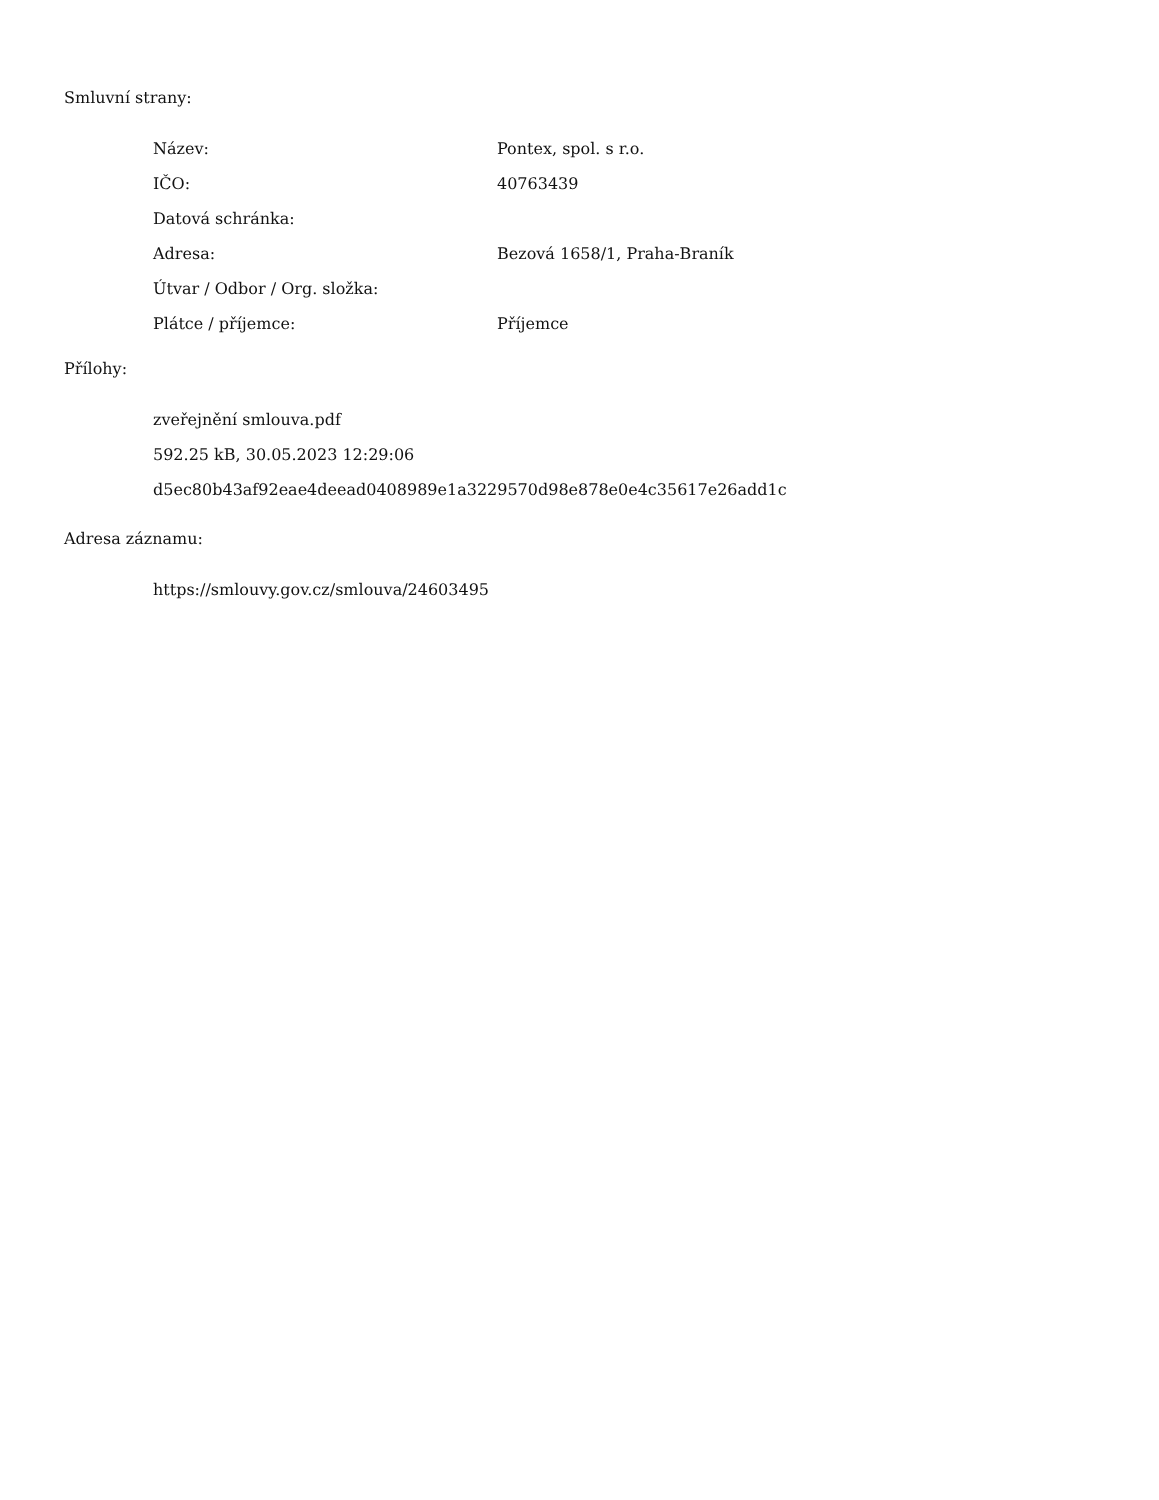Smluvní strany:
| Název: | Pontex, spol. s r.o. |
| IČO: | 40763439 |
| Datová schránka: | |
| Adresa: | Bezová 1658/1, Praha-Braník |
| Útvar / Odbor / Org. složka: | |
| Plátce / příjemce: | Příjemce |
Přílohy:
zveřejnění smlouva.pdf
592.25 kB, 30.05.2023 12:29:06
d5ec80b43af92eae4deead0408989e1a3229570d98e878e0e4c35617e26add1c
Adresa záznamu:
https://smlouvy.gov.cz/smlouva/24603495